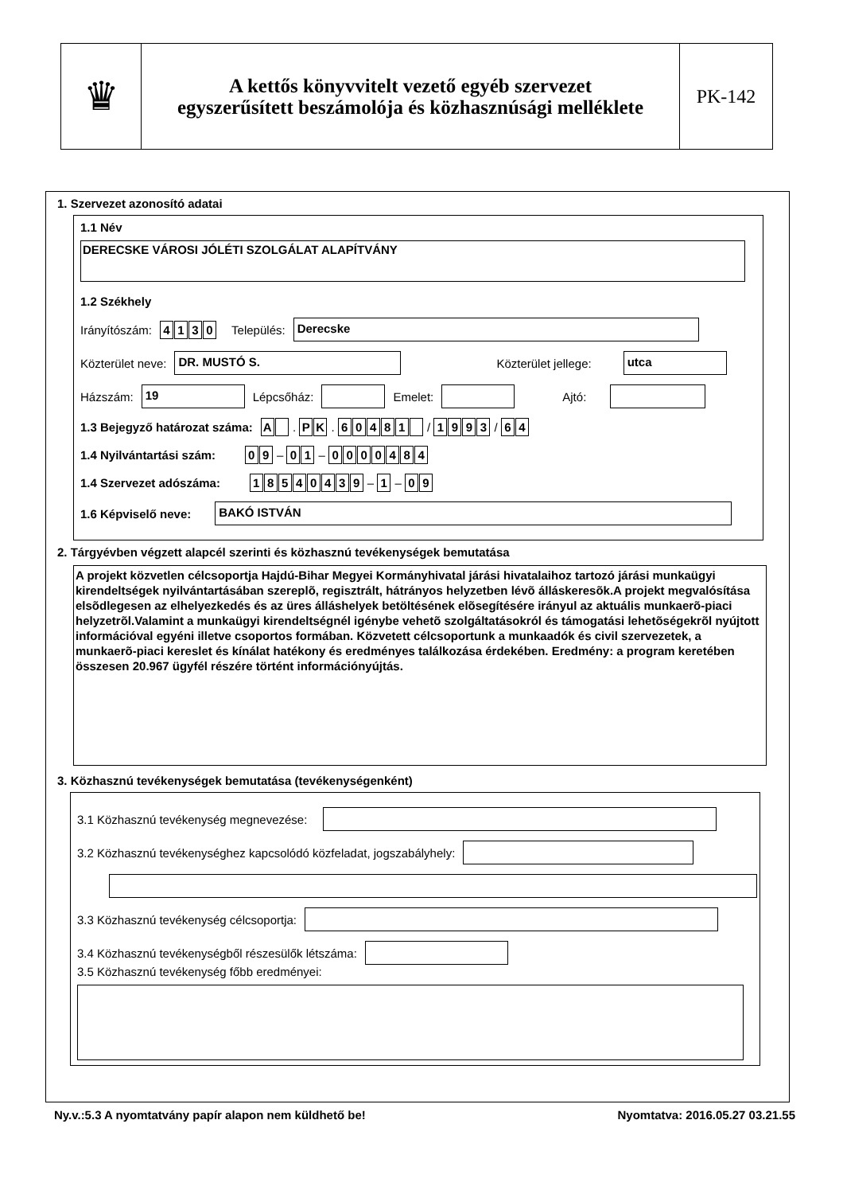♛
A kettős könyvvitelt vezető egyéb szervezet
egyszerűsített beszámolója és közhasznúsági melléklete
PK-142
1. Szervezet azonosító adatai
1.1 Név
DERECSKE VÁROSI JÓLÉTI SZOLGÁLAT ALAPÍTVÁNY
1.2 Székhely
Irányítószám: 4130 Település:
Derecske
Közterület neve:
DR. MUSTÓ S.
Közterület jellege:
utca
Házszám:
19
Lépcsőház:
Emelet:
Ajtó:
1.3 Bejegyző határozat száma: A . P K . 60481 / 1993 / 6 4
1.4 Nyilvántartási szám: 0 9 – 0 1 – 0000484
1.4 Szervezet adószáma: 18540439 – 1 – 0 9
1.6 Képviselő neve:
BAKÓ ISTVÁN
2. Tárgyévben végzett alapcél szerinti és közhasznú tevékenységek bemutatása
A projekt közvetlen célcsoportja Hajdú-Bihar Megyei Kormányhivatal járási hivatalaihoz tartozó járási munkaügyi kirendeltségek nyilvántartásában szereplõ, regisztrált, hátrányos helyzetben lévõ álláskeresõk.A projekt megvalósítása elsõdlegesen az elhelyezkedés és az üres álláshelyek betöltésének elõsegítésére irányul az aktuális munkaerõ-piaci helyzetrõl.Valamint a munkaügyi kirendeltségnél igénybe vehetõ szolgáltatásokról és támogatási lehetõségekrõl nyújtott információval egyéni illetve csoportos formában. Közvetett célcsoportunk a munkaadók és civil szervezetek, a munkaerõ-piaci kereslet és kínálat hatékony és eredményes találkozása érdekében. Eredmény: a program keretében összesen 20.967 ügyfél részére történt információnyújtás.
3. Közhasznú tevékenységek bemutatása (tevékenységenként)
3.1 Közhasznú tevékenység megnevezése:
3.2 Közhasznú tevékenységhez kapcsolódó közfeladat, jogszabályhely:
3.3 Közhasznú tevékenység célcsoportja:
3.4 Közhasznú tevékenységből részesülők létszáma:
3.5 Közhasznú tevékenység főbb eredményei:
Ny.v.:5.3 A nyomtatvány papír alapon nem küldhető be! Nyomtatva: 2016.05.27 03.21.55